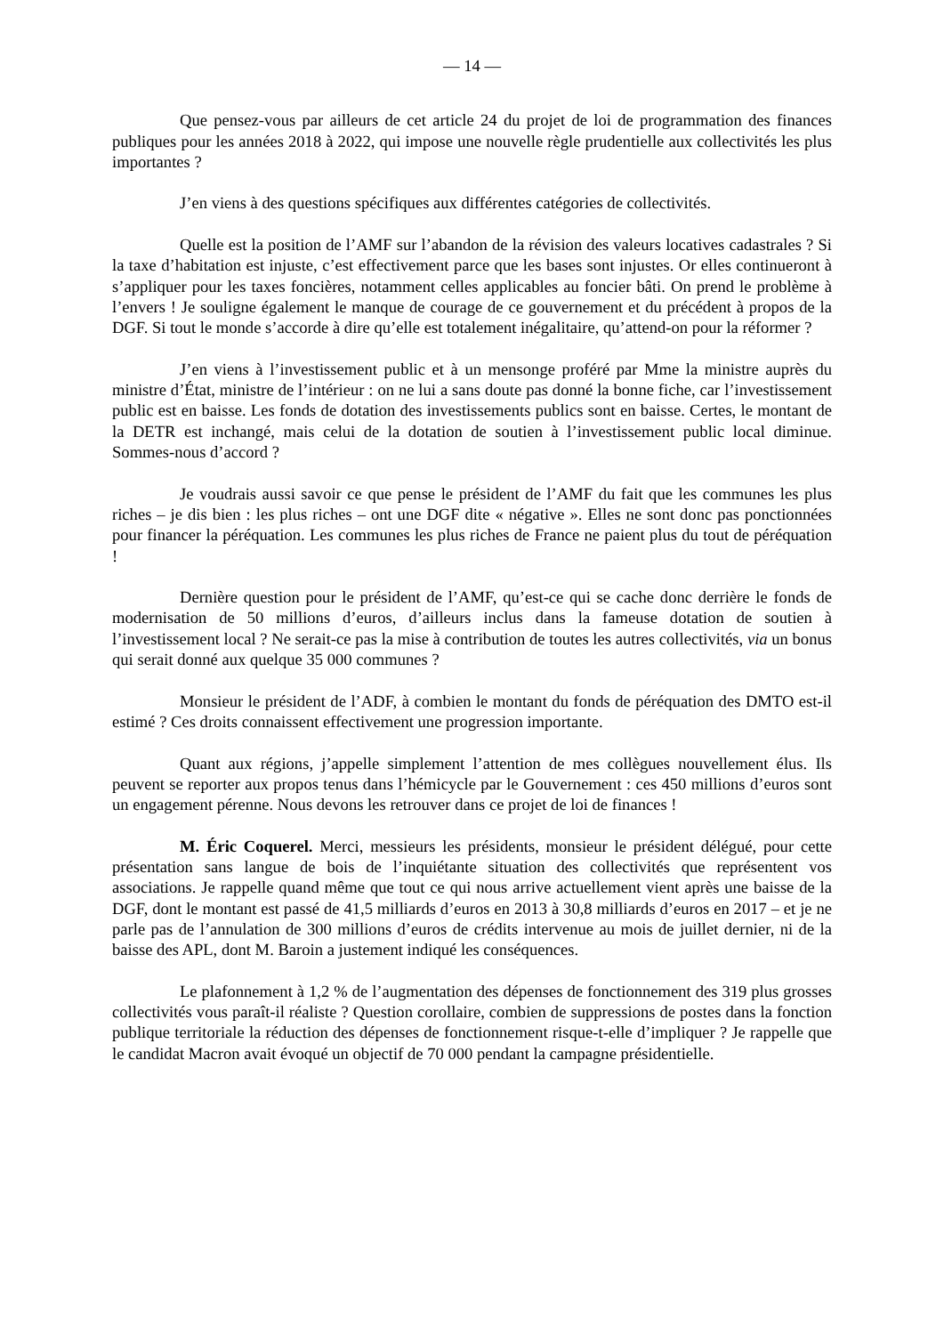— 14 —
Que pensez-vous par ailleurs de cet article 24 du projet de loi de programmation des finances publiques pour les années 2018 à 2022, qui impose une nouvelle règle prudentielle aux collectivités les plus importantes ?
J’en viens à des questions spécifiques aux différentes catégories de collectivités.
Quelle est la position de l’AMF sur l’abandon de la révision des valeurs locatives cadastrales ? Si la taxe d’habitation est injuste, c’est effectivement parce que les bases sont injustes. Or elles continueront à s’appliquer pour les taxes foncières, notamment celles applicables au foncier bâti. On prend le problème à l’envers ! Je souligne également le manque de courage de ce gouvernement et du précédent à propos de la DGF. Si tout le monde s’accorde à dire qu’elle est totalement inégalitaire, qu’attend-on pour la réformer ?
J’en viens à l’investissement public et à un mensonge proféré par Mme la ministre auprès du ministre d’État, ministre de l’intérieur : on ne lui a sans doute pas donné la bonne fiche, car l’investissement public est en baisse. Les fonds de dotation des investissements publics sont en baisse. Certes, le montant de la DETR est inchangé, mais celui de la dotation de soutien à l’investissement public local diminue. Sommes-nous d’accord ?
Je voudrais aussi savoir ce que pense le président de l’AMF du fait que les communes les plus riches – je dis bien : les plus riches – ont une DGF dite « négative ». Elles ne sont donc pas ponctionnées pour financer la péréquation. Les communes les plus riches de France ne paient plus du tout de péréquation !
Dernière question pour le président de l’AMF, qu’est-ce qui se cache donc derrière le fonds de modernisation de 50 millions d’euros, d’ailleurs inclus dans la fameuse dotation de soutien à l’investissement local ? Ne serait-ce pas la mise à contribution de toutes les autres collectivités, via un bonus qui serait donné aux quelque 35 000 communes ?
Monsieur le président de l’ADF, à combien le montant du fonds de péréquation des DMTO est-il estimé ? Ces droits connaissent effectivement une progression importante.
Quant aux régions, j’appelle simplement l’attention de mes collègues nouvellement élus. Ils peuvent se reporter aux propos tenus dans l’hémicycle par le Gouvernement : ces 450 millions d’euros sont un engagement pérenne. Nous devons les retrouver dans ce projet de loi de finances !
M. Éric Coquerel. Merci, messieurs les présidents, monsieur le président délégué, pour cette présentation sans langue de bois de l’inquiétante situation des collectivités que représentent vos associations. Je rappelle quand même que tout ce qui nous arrive actuellement vient après une baisse de la DGF, dont le montant est passé de 41,5 milliards d’euros en 2013 à 30,8 milliards d’euros en 2017 – et je ne parle pas de l’annulation de 300 millions d’euros de crédits intervenue au mois de juillet dernier, ni de la baisse des APL, dont M. Baroin a justement indiqué les conséquences.
Le plafonnement à 1,2 % de l’augmentation des dépenses de fonctionnement des 319 plus grosses collectivités vous paraît-il réaliste ? Question corollaire, combien de suppressions de postes dans la fonction publique territoriale la réduction des dépenses de fonctionnement risque-t-elle d’impliquer ? Je rappelle que le candidat Macron avait évoqué un objectif de 70 000 pendant la campagne présidentielle.